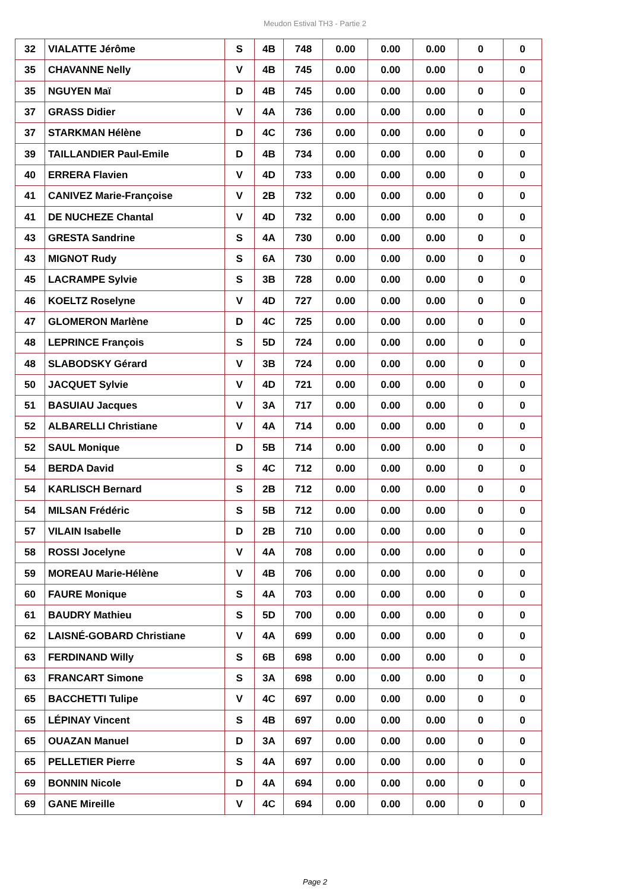Meudon Estival TH3 - Partie 2
| 32 | VIALATTE Jérôme | S | 4B | 748 | 0.00 | 0.00 | 0.00 | 0 | 0 |
| 35 | CHAVANNE Nelly | V | 4B | 745 | 0.00 | 0.00 | 0.00 | 0 | 0 |
| 35 | NGUYEN Maï | D | 4B | 745 | 0.00 | 0.00 | 0.00 | 0 | 0 |
| 37 | GRASS Didier | V | 4A | 736 | 0.00 | 0.00 | 0.00 | 0 | 0 |
| 37 | STARKMAN Hélène | D | 4C | 736 | 0.00 | 0.00 | 0.00 | 0 | 0 |
| 39 | TAILLANDIER Paul-Emile | D | 4B | 734 | 0.00 | 0.00 | 0.00 | 0 | 0 |
| 40 | ERRERA Flavien | V | 4D | 733 | 0.00 | 0.00 | 0.00 | 0 | 0 |
| 41 | CANIVEZ Marie-Françoise | V | 2B | 732 | 0.00 | 0.00 | 0.00 | 0 | 0 |
| 41 | DE NUCHEZE Chantal | V | 4D | 732 | 0.00 | 0.00 | 0.00 | 0 | 0 |
| 43 | GRESTA Sandrine | S | 4A | 730 | 0.00 | 0.00 | 0.00 | 0 | 0 |
| 43 | MIGNOT Rudy | S | 6A | 730 | 0.00 | 0.00 | 0.00 | 0 | 0 |
| 45 | LACRAMPE Sylvie | S | 3B | 728 | 0.00 | 0.00 | 0.00 | 0 | 0 |
| 46 | KOELTZ Roselyne | V | 4D | 727 | 0.00 | 0.00 | 0.00 | 0 | 0 |
| 47 | GLOMERON Marlène | D | 4C | 725 | 0.00 | 0.00 | 0.00 | 0 | 0 |
| 48 | LEPRINCE François | S | 5D | 724 | 0.00 | 0.00 | 0.00 | 0 | 0 |
| 48 | SLABODSKY Gérard | V | 3B | 724 | 0.00 | 0.00 | 0.00 | 0 | 0 |
| 50 | JACQUET Sylvie | V | 4D | 721 | 0.00 | 0.00 | 0.00 | 0 | 0 |
| 51 | BASUIAU Jacques | V | 3A | 717 | 0.00 | 0.00 | 0.00 | 0 | 0 |
| 52 | ALBARELLI Christiane | V | 4A | 714 | 0.00 | 0.00 | 0.00 | 0 | 0 |
| 52 | SAUL Monique | D | 5B | 714 | 0.00 | 0.00 | 0.00 | 0 | 0 |
| 54 | BERDA David | S | 4C | 712 | 0.00 | 0.00 | 0.00 | 0 | 0 |
| 54 | KARLISCH Bernard | S | 2B | 712 | 0.00 | 0.00 | 0.00 | 0 | 0 |
| 54 | MILSAN Frédéric | S | 5B | 712 | 0.00 | 0.00 | 0.00 | 0 | 0 |
| 57 | VILAIN Isabelle | D | 2B | 710 | 0.00 | 0.00 | 0.00 | 0 | 0 |
| 58 | ROSSI Jocelyne | V | 4A | 708 | 0.00 | 0.00 | 0.00 | 0 | 0 |
| 59 | MOREAU Marie-Hélène | V | 4B | 706 | 0.00 | 0.00 | 0.00 | 0 | 0 |
| 60 | FAURE Monique | S | 4A | 703 | 0.00 | 0.00 | 0.00 | 0 | 0 |
| 61 | BAUDRY Mathieu | S | 5D | 700 | 0.00 | 0.00 | 0.00 | 0 | 0 |
| 62 | LAISNÉ-GOBARD Christiane | V | 4A | 699 | 0.00 | 0.00 | 0.00 | 0 | 0 |
| 63 | FERDINAND Willy | S | 6B | 698 | 0.00 | 0.00 | 0.00 | 0 | 0 |
| 63 | FRANCART Simone | S | 3A | 698 | 0.00 | 0.00 | 0.00 | 0 | 0 |
| 65 | BACCHETTI Tulipe | V | 4C | 697 | 0.00 | 0.00 | 0.00 | 0 | 0 |
| 65 | LÉPINAY Vincent | S | 4B | 697 | 0.00 | 0.00 | 0.00 | 0 | 0 |
| 65 | OUAZAN Manuel | D | 3A | 697 | 0.00 | 0.00 | 0.00 | 0 | 0 |
| 65 | PELLETIER Pierre | S | 4A | 697 | 0.00 | 0.00 | 0.00 | 0 | 0 |
| 69 | BONNIN Nicole | D | 4A | 694 | 0.00 | 0.00 | 0.00 | 0 | 0 |
| 69 | GANE Mireille | V | 4C | 694 | 0.00 | 0.00 | 0.00 | 0 | 0 |
Page 2